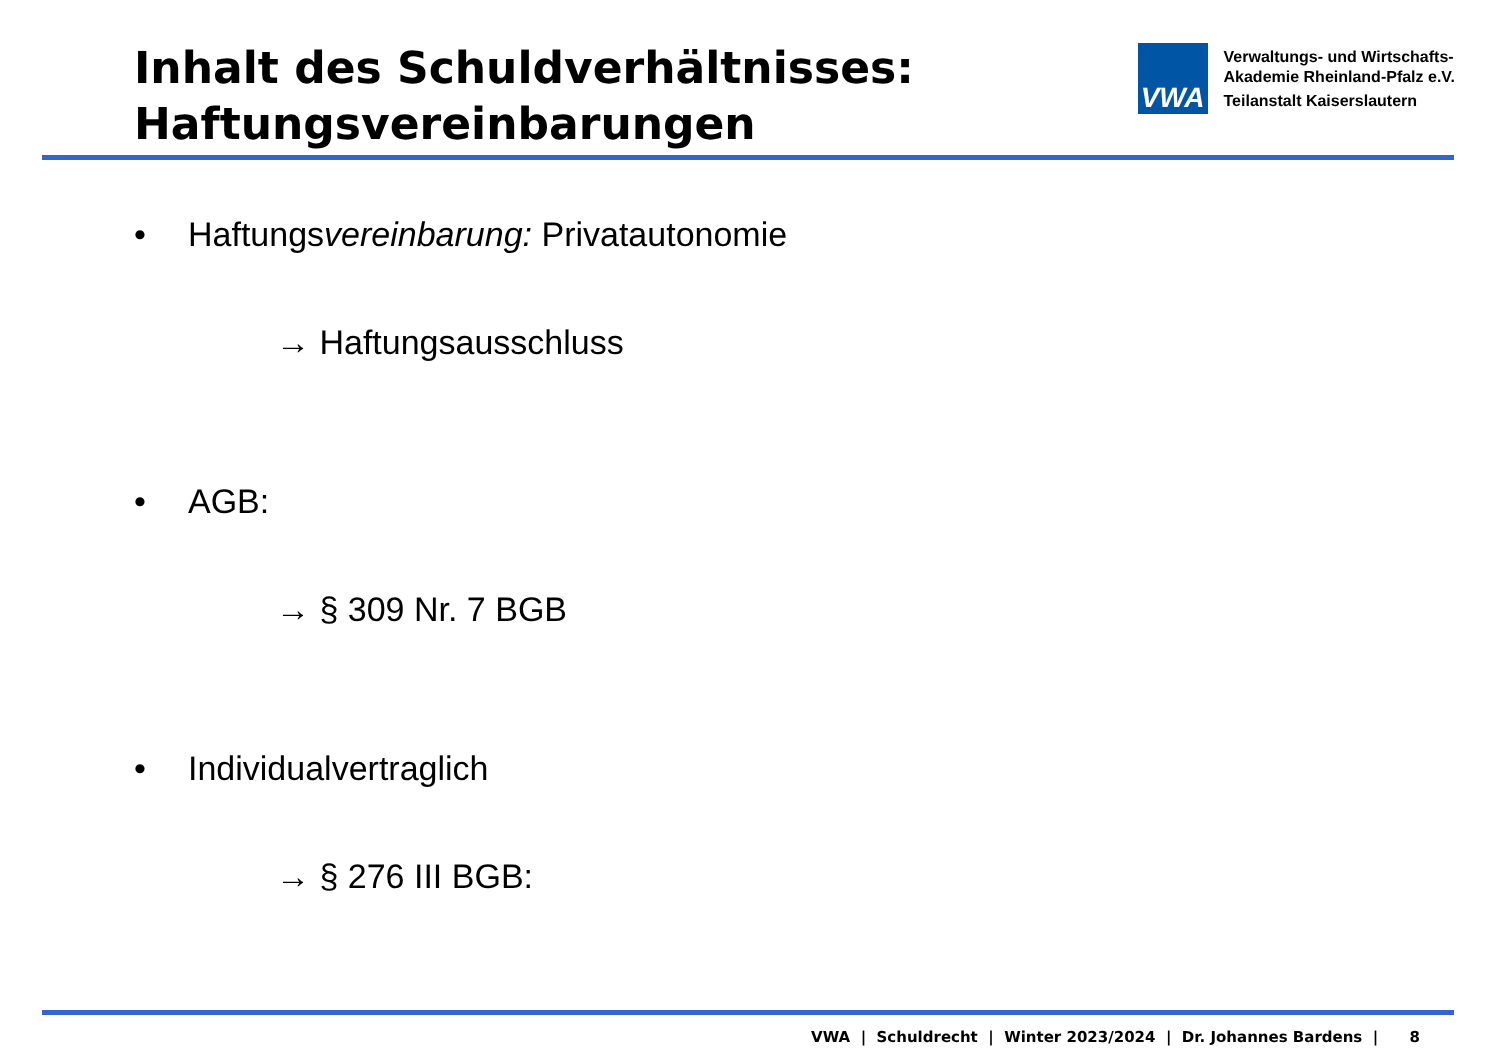Inhalt des Schuldverhältnisses:
Haftungsvereinbarungen
VWA
Verwaltungs- und Wirtschafts-
Akademie Rheinland-Pfalz e.V.
Teilanstalt Kaiserslautern
• Haftungsvereinbarung: Privatautonomie
→ Haftungsausschluss
• AGB:
→ § 309 Nr. 7 BGB
• Individualvertraglich
→ § 276 III BGB:
VWA | Schuldrecht | Winter 2023/2024 | Dr. Johannes Bardens | 8